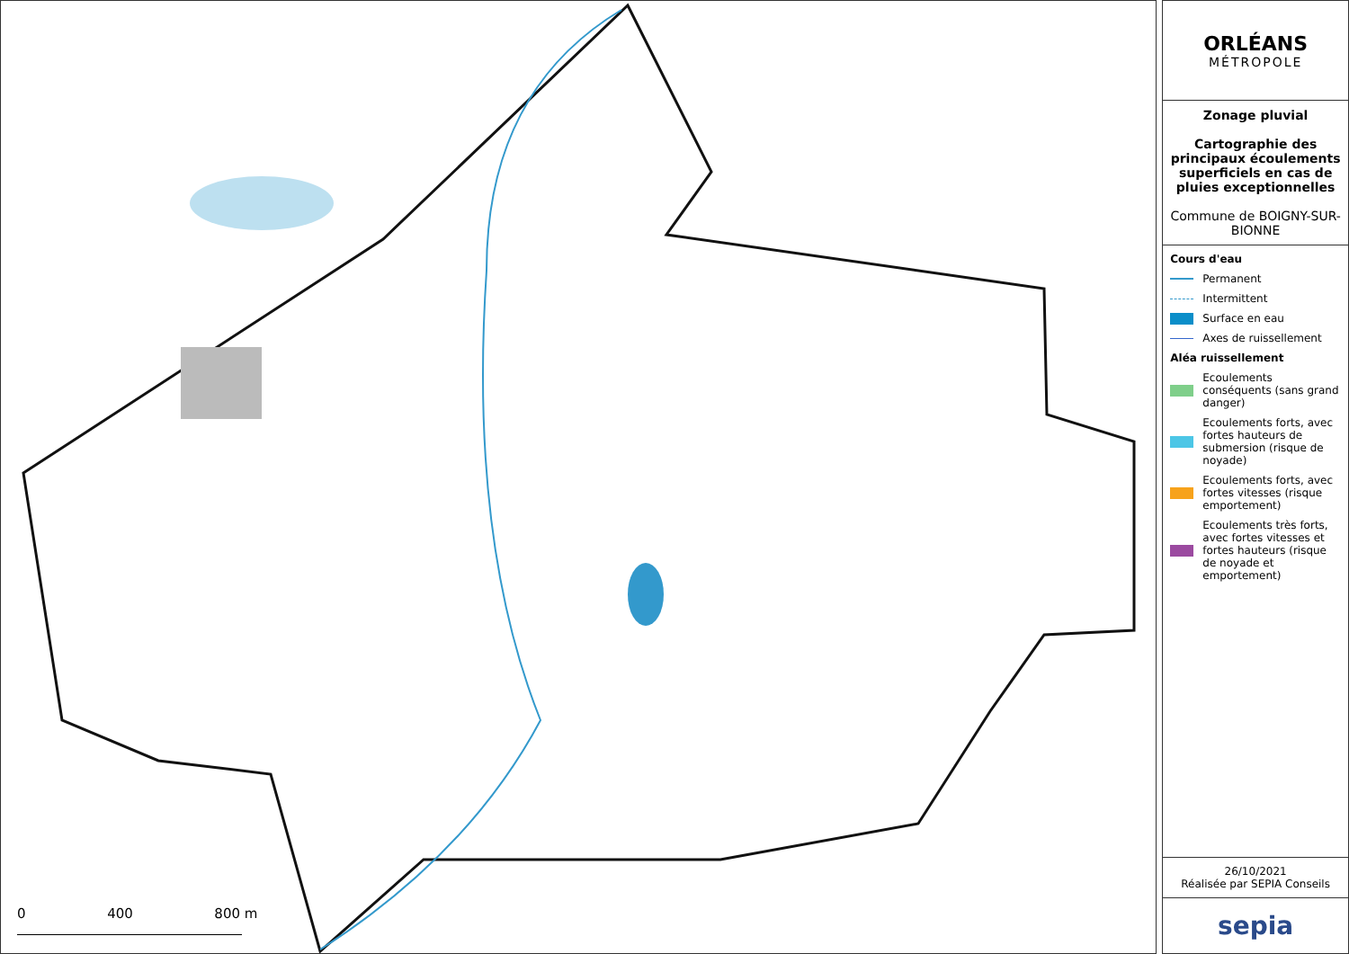0 400 800 m
ORLÉANS
MÉTROPOLE
Zonage pluvial
Cartographie des principaux écoulements superficiels en cas de pluies exceptionnelles
Commune de BOIGNY-SUR-BIONNE
Cours d'eau
Permanent
Intermittent
Surface en eau
Axes de ruissellement
Aléa ruissellement
Ecoulements conséquents (sans grand danger)
Ecoulements forts, avec fortes hauteurs de submersion (risque de noyade)
Ecoulements forts, avec fortes vitesses (risque emportement)
Ecoulements très forts, avec fortes vitesses et fortes hauteurs (risque de noyade et emportement)
26/10/2021
Réalisée par SEPIA Conseils
sepia